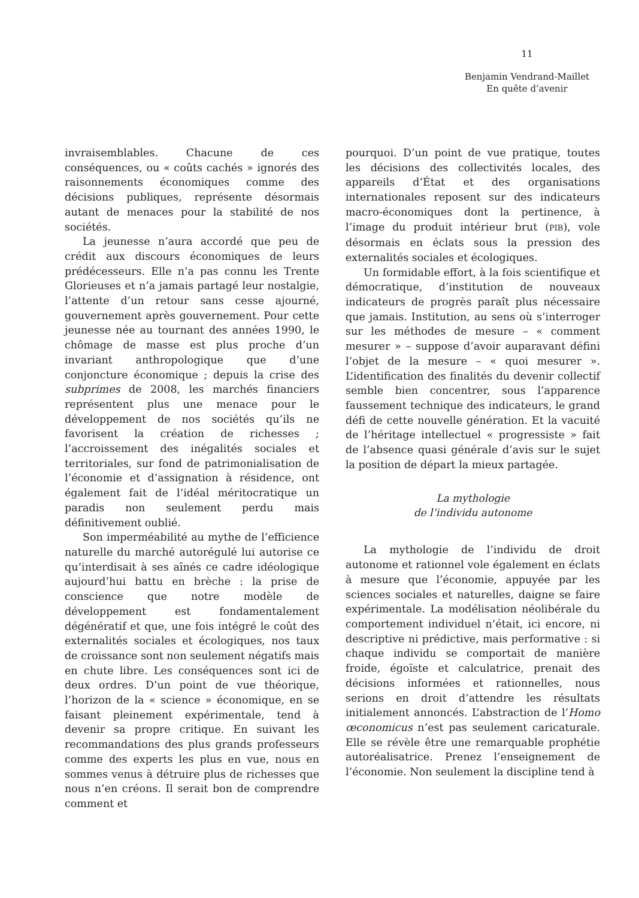11
Benjamin Vendrand-Maillet
En quête d’avenir
invraisemblables. Chacune de ces conséquences, ou « coûts cachés » ignorés des raisonnements économiques comme des décisions publiques, représente désormais autant de menaces pour la stabilité de nos sociétés.
La jeunesse n’aura accordé que peu de crédit aux discours économiques de leurs prédécesseurs. Elle n’a pas connu les Trente Glorieuses et n’a jamais partagé leur nostalgie, l’attente d’un retour sans cesse ajourné, gouvernement après gouvernement. Pour cette jeunesse née au tournant des années 1990, le chômage de masse est plus proche d’un invariant anthropologique que d’une conjoncture économique ; depuis la crise des subprimes de 2008, les marchés financiers représentent plus une menace pour le développement de nos sociétés qu’ils ne favorisent la création de richesses ; l’accroissement des inégalités sociales et territoriales, sur fond de patrimonialisation de l’économie et d’assignation à résidence, ont également fait de l’idéal méritocratique un paradis non seulement perdu mais définitivement oublié.
Son imperméabilité au mythe de l’efficience naturelle du marché autorégulé lui autorise ce qu’interdisait à ses aînés ce cadre idéologique aujourd’hui battu en brèche : la prise de conscience que notre modèle de développement est fondamentalement dégénératif et que, une fois intégré le coût des externalités sociales et écologiques, nos taux de croissance sont non seulement négatifs mais en chute libre. Les conséquences sont ici de deux ordres. D’un point de vue théorique, l’horizon de la « science » économique, en se faisant pleinement expérimentale, tend à devenir sa propre critique. En suivant les recommandations des plus grands professeurs comme des experts les plus en vue, nous en sommes venus à détruire plus de richesses que nous n’en créons. Il serait bon de comprendre comment et
pourquoi. D’un point de vue pratique, toutes les décisions des collectivités locales, des appareils d’État et des organisations internationales reposent sur des indicateurs macro-économiques dont la pertinence, à l’image du produit intérieur brut (PIB), vole désormais en éclats sous la pression des externalités sociales et écologiques.
Un formidable effort, à la fois scientifique et démocratique, d’institution de nouveaux indicateurs de progrès paraît plus nécessaire que jamais. Institution, au sens où s’interroger sur les méthodes de mesure – « comment mesurer » – suppose d’avoir auparavant défini l’objet de la mesure – « quoi mesurer ». L’identification des finalités du devenir collectif semble bien concentrer, sous l’apparence faussement technique des indicateurs, le grand défi de cette nouvelle génération. Et la vacuité de l’héritage intellectuel « progressiste » fait de l’absence quasi générale d’avis sur le sujet la position de départ la mieux partagée.
La mythologie
de l’individu autonome
La mythologie de l’individu de droit autonome et rationnel vole également en éclats à mesure que l’économie, appuyée par les sciences sociales et naturelles, daigne se faire expérimentale. La modélisation néolibérale du comportement individuel n’était, ici encore, ni descriptive ni prédictive, mais performative : si chaque individu se comportait de manière froide, égoïste et calculatrice, prenait des décisions informées et rationnelles, nous serions en droit d’attendre les résultats initialement annoncés. L’abstraction de l’Homo œconomicus n’est pas seulement caricaturale. Elle se révèle être une remarquable prophétie autoréalisatrice. Prenez l’enseignement de l’économie. Non seulement la discipline tend à